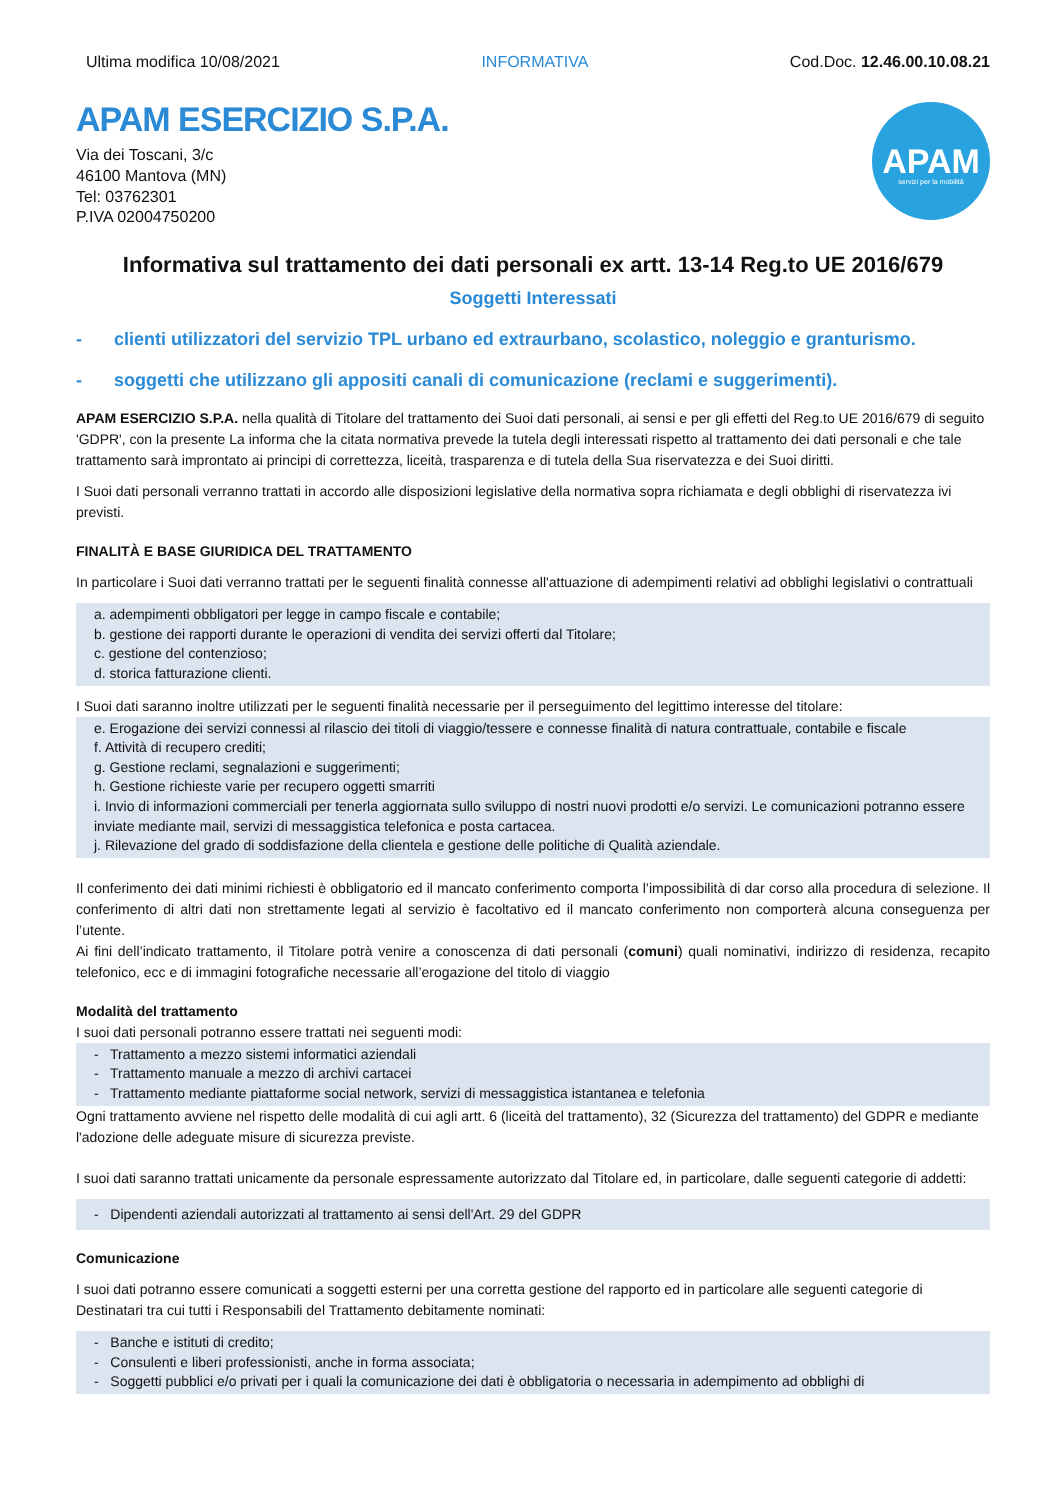Ultima modifica 10/08/2021 INFORMATIVA Cod.Doc. 12.46.00.10.08.21
APAM ESERCIZIO S.P.A.
Via dei Toscani, 3/c
46100 Mantova (MN)
Tel: 03762301
P.IVA 02004750200
APAM
servizi per la mobilità
Informativa sul trattamento dei dati personali ex artt. 13-14 Reg.to UE 2016/679
Soggetti Interessati
- clienti utilizzatori del servizio TPL urbano ed extraurbano, scolastico, noleggio e granturismo.
- soggetti che utilizzano gli appositi canali di comunicazione (reclami e suggerimenti).
APAM ESERCIZIO S.P.A. nella qualità di Titolare del trattamento dei Suoi dati personali, ai sensi e per gli effetti del Reg.to UE 2016/679 di seguito 'GDPR', con la presente La informa che la citata normativa prevede la tutela degli interessati rispetto al trattamento dei dati personali e che tale trattamento sarà improntato ai principi di correttezza, liceità, trasparenza e di tutela della Sua riservatezza e dei Suoi diritti.
I Suoi dati personali verranno trattati in accordo alle disposizioni legislative della normativa sopra richiamata e degli obblighi di riservatezza ivi previsti.
FINALITÀ E BASE GIURIDICA DEL TRATTAMENTO
In particolare i Suoi dati verranno trattati per le seguenti finalità connesse all'attuazione di adempimenti relativi ad obblighi legislativi o contrattuali
a. adempimenti obbligatori per legge in campo fiscale e contabile;
b. gestione dei rapporti durante le operazioni di vendita dei servizi offerti dal Titolare;
c. gestione del contenzioso;
d. storica fatturazione clienti.
I Suoi dati saranno inoltre utilizzati per le seguenti finalità necessarie per il perseguimento del legittimo interesse del titolare:
e. Erogazione dei servizi connessi al rilascio dei titoli di viaggio/tessere e connesse finalità di natura contrattuale, contabile e fiscale
f. Attività di recupero crediti;
g. Gestione reclami, segnalazioni e suggerimenti;
h. Gestione richieste varie per recupero oggetti smarriti
i. Invio di informazioni commerciali per tenerla aggiornata sullo sviluppo di nostri nuovi prodotti e/o servizi. Le comunicazioni potranno essere inviate mediante mail, servizi di messaggistica telefonica e posta cartacea.
j. Rilevazione del grado di soddisfazione della clientela e gestione delle politiche di Qualità aziendale.
Il conferimento dei dati minimi richiesti è obbligatorio ed il mancato conferimento comporta l’impossibilità di dar corso alla procedura di selezione. Il conferimento di altri dati non strettamente legati al servizio è facoltativo ed il mancato conferimento non comporterà alcuna conseguenza per l’utente.
Ai fini dell’indicato trattamento, il Titolare potrà venire a conoscenza di dati personali (comuni) quali nominativi, indirizzo di residenza, recapito telefonico, ecc e di immagini fotografiche necessarie all’erogazione del titolo di viaggio
Modalità del trattamento
I suoi dati personali potranno essere trattati nei seguenti modi:
- Trattamento a mezzo sistemi informatici aziendali
- Trattamento manuale a mezzo di archivi cartacei
- Trattamento mediante piattaforme social network, servizi di messaggistica istantanea e telefonia
Ogni trattamento avviene nel rispetto delle modalità di cui agli artt. 6 (liceità del trattamento), 32 (Sicurezza del trattamento) del GDPR e mediante l'adozione delle adeguate misure di sicurezza previste.
I suoi dati saranno trattati unicamente da personale espressamente autorizzato dal Titolare ed, in particolare, dalle seguenti categorie di addetti:
- Dipendenti aziendali autorizzati al trattamento ai sensi dell'Art. 29 del GDPR
Comunicazione
I suoi dati potranno essere comunicati a soggetti esterni per una corretta gestione del rapporto ed in particolare alle seguenti categorie di Destinatari tra cui tutti i Responsabili del Trattamento debitamente nominati:
- Banche e istituti di credito;
- Consulenti e liberi professionisti, anche in forma associata;
- Soggetti pubblici e/o privati per i quali la comunicazione dei dati è obbligatoria o necessaria in adempimento ad obblighi di